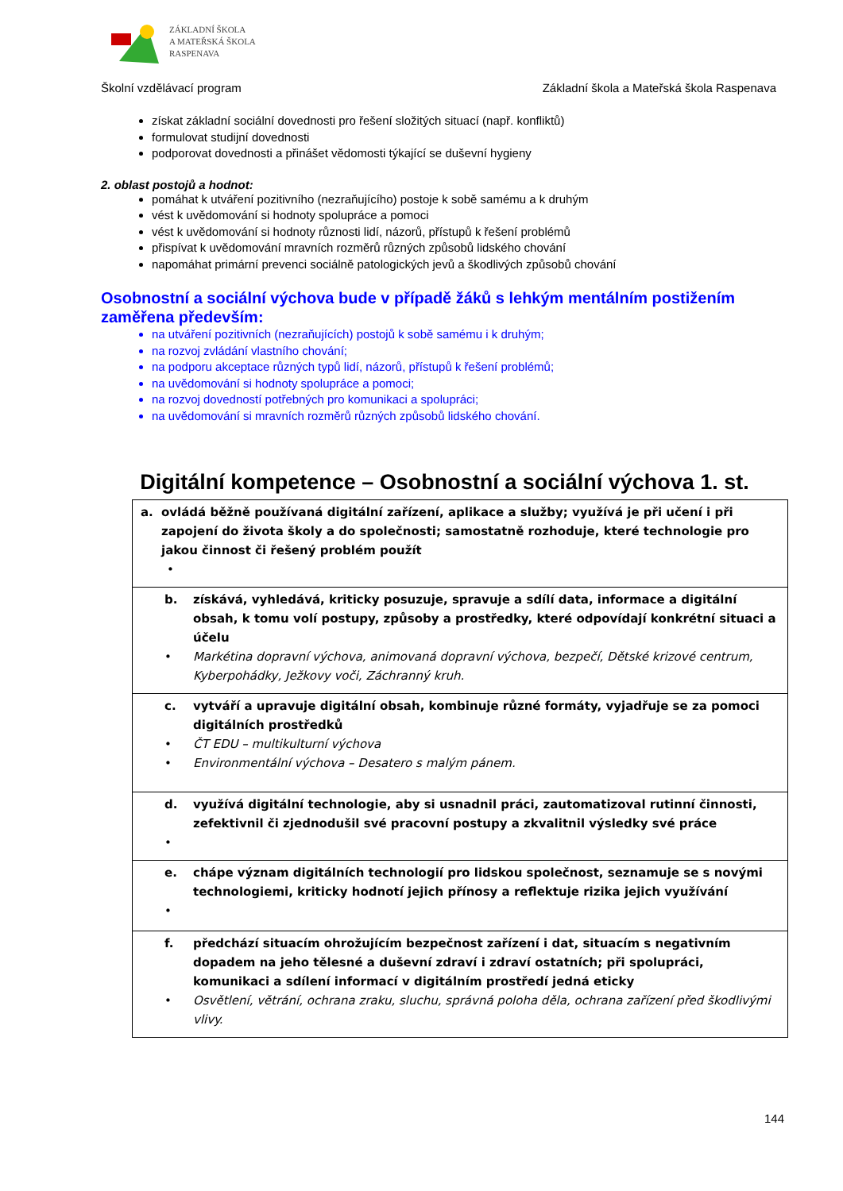ZÁKLADNÍ ŠKOLA
A MATEŘSKÁ ŠKOLA
RASPENAVA
Školní vzdělávací program Základní škola a Mateřská škola Raspenava
získat základní sociální dovednosti pro řešení složitých situací (např. konfliktů)
formulovat studijní dovednosti
podporovat dovednosti a přinášet vědomosti týkající se duševní hygieny
2. oblast postojů a hodnot:
pomáhat k utváření pozitivního (nezraňujícího) postoje k sobě samému a k druhým
vést k uvědomování si hodnoty spolupráce a pomoci
vést k uvědomování si hodnoty různosti lidí, názorů, přístupů k řešení problémů
přispívat k uvědomování mravních rozměrů různých způsobů lidského chování
napomáhat primární prevenci sociálně patologických jevů a škodlivých způsobů chování
Osobnostní a sociální výchova bude v případě žáků s lehkým mentálním postižením zaměřena především:
na utváření pozitivních (nezraňujících) postojů k sobě samému i k druhým;
na rozvoj zvládání vlastního chování;
na podporu akceptace různých typů lidí, názorů, přístupů k řešení problémů;
na uvědomování si hodnoty spolupráce a pomoci;
na rozvoj dovedností potřebných pro komunikaci a spolupráci;
na uvědomování si mravních rozměrů různých způsobů lidského chování.
Digitální kompetence – Osobnostní a sociální výchova 1. st.
| a. ovládá běžně používaná digitální zařízení, aplikace a služby; využívá je při učení i při zapojení do života školy a do společnosti; samostatně rozhoduje, které technologie pro jakou činnost či řešený problém použít • |
| b. získává, vyhledává, kriticky posuzuje, spravuje a sdílí data, informace a digitální obsah, k tomu volí postupy, způsoby a prostředky, které odpovídají konkrétní situaci a účelu • Markétina dopravní výchova, animovaná dopravní výchova, bezpečí, Dětské krizové centrum, Kyberpohádky, Ježkovy voči, Záchranný kruh. |
| c. vytváří a upravuje digitální obsah, kombinuje různé formáty, vyjadřuje se za pomoci digitálních prostředků • ČT EDU – multikulturní výchova • Environmentální výchova – Desatero s malým pánem. |
| d. využívá digitální technologie, aby si usnadnil práci, zautomatizoval rutinní činnosti, zefektivnil či zjednodušil své pracovní postupy a zkvalitnil výsledky své práce • |
| e. chápe význam digitálních technologií pro lidskou společnost, seznamuje se s novými technologiemi, kriticky hodnotí jejich přínosy a reflektuje rizika jejich využívání • |
| f. předchází situacím ohrožujícím bezpečnost zařízení i dat, situacím s negativním dopadem na jeho tělesné a duševní zdraví i zdraví ostatních; při spolupráci, komunikaci a sdílení informací v digitálním prostředí jedná eticky • Osvětlení, větrání, ochrana zraku, sluchu, správná poloha děla, ochrana zařízení před škodlivými vlivy. |
144